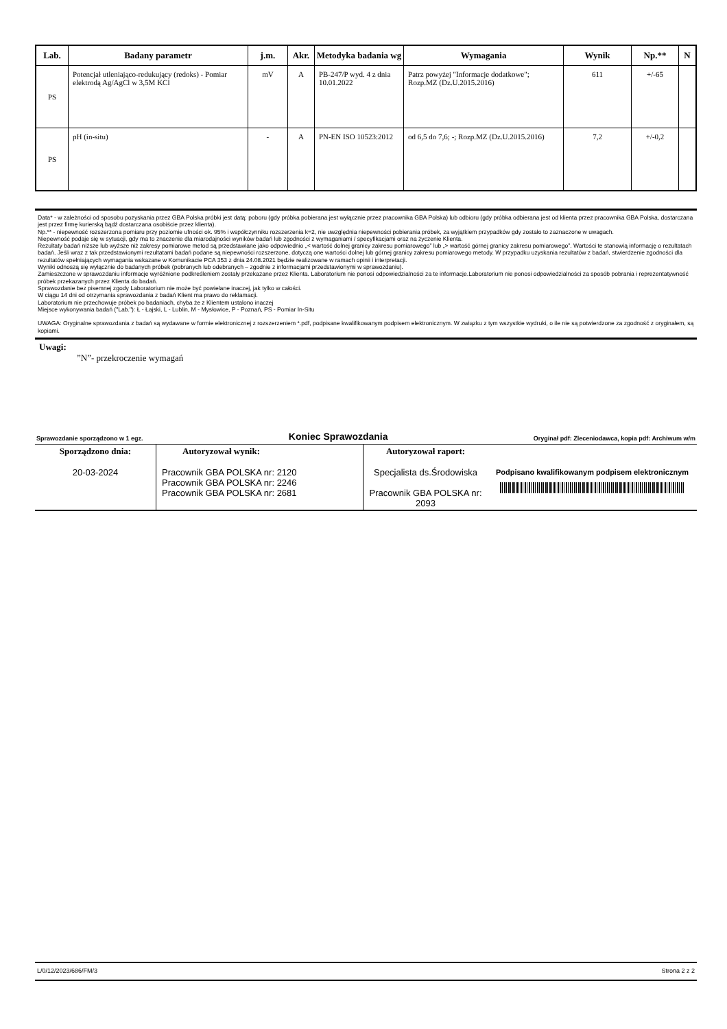| Lab. | Badany parametr | j.m. | Akr. | Metodyka badania wg | Wymagania | Wynik | Np.** | N |
| --- | --- | --- | --- | --- | --- | --- | --- | --- |
| PS | Potencjał utleniająco-redukujący (redoks) - Pomiar elektrodą Ag/AgCl w 3,5M KCl | mV | A | PB-247/P wyd. 4 z dnia 10.01.2022 | Patrz powyżej "Informacje dodatkowe"; Rozp.MZ (Dz.U.2015.2016) | 611 | +/-65 | |
| PS | pH (in-situ) | - | A | PN-EN ISO 10523:2012 | od 6,5 do 7,6; -; Rozp.MZ (Dz.U.2015.2016) | 7,2 | +/-0,2 | |
Data* - w zależności od sposobu pozyskania przez GBA Polska próbki jest datą: poboru (gdy próbka pobierana jest wyłącznie przez pracownika GBA Polska) lub odbioru (gdy próbka odbierana jest od klienta przez pracownika GBA Polska, dostarczana jest przez firmę kurierską bądź dostarczana osobiście przez klienta).
Np.** - niepewność rozszerzona pomiaru przy poziomie ufności ok. 95% i współczynniku rozszerzenia k=2, nie uwzględnia niepewności pobierania próbek, za wyjątkiem przypadków gdy zostało to zaznaczone w uwagach.
Niepewność podaje się w sytuacji, gdy ma to znaczenie dla miarodajności wyników badań lub zgodności z wymaganiami / specyfikacjami oraz na życzenie Klienta.
Rezultaty badań niższe lub wyższe niż zakresy pomiarowe metod są przedstawiane jako odpowiednio „< wartość dolnej granicy zakresu pomiarowego” lub „> wartość górnej granicy zakresu pomiarowego”. Wartości te stanowią informację o rezultatach badań. Jeśli wraz z tak przedstawionymi rezultatami badań podane są niepewności rozszerzone, dotyczą one wartości dolnej lub górnej granicy zakresu pomiarowego metody. W przypadku uzyskania rezultatów z badań, stwierdzenie zgodności dla rezultatów spełniających wymagania wskazane w Komunikacie PCA 353 z dnia 24.08.2021 będzie realizowane w ramach opinii i interpretacji.
Wyniki odnoszą się wyłącznie do badanych próbek (pobranych lub odebranych – zgodnie z informacjami przedstawionymi w sprawozdaniu).
Zamieszczone w sprawozdaniu informacje wyróżnione podkreśleniem zostały przekazane przez Klienta. Laboratorium nie ponosi odpowiedzialności za te informacje.Laboratorium nie ponosi odpowiedzialności za sposób pobrania i reprezentatywność próbek przekazanych przez Klienta do badań.
Sprawozdanie bez pisemnej zgody Laboratorium nie może być powielane inaczej, jak tylko w całości.
W ciągu 14 dni od otrzymania sprawozdania z badań Klient ma prawo do reklamacji.
Laboratorium nie przechowuje próbek po badaniach, chyba że z Klientem ustalono inaczej
Miejsce wykonywania badań ("Lab."): Ł - Łajski, L - Lublin, M - Mysłowice, P - Poznań, PS - Pomiar In-Situ
UWAGA: Oryginalne sprawozdania z badań są wydawane w formie elektronicznej z rozszerzeniem *.pdf, podpisane kwalifikowanym podpisem elektronicznym. W związku z tym wszystkie wydruki, o ile nie są potwierdzone za zgodność z oryginałem, są kopiami.
Uwagi:
”N”- przekroczenie wymagań
Sprawozdanie sporządzono w 1 egz. Koniec Sprawozdania Oryginał pdf: Zleceniodawca, kopia pdf: Archiwum w/m
| Sporządzono dnia: 20-03-2024 | Autoryzował wynik: Pracownik GBA POLSKA nr: 2120 Pracownik GBA POLSKA nr: 2246 Pracownik GBA POLSKA nr: 2681 | Autoryzował raport: Specjalista ds.Środowiska Pracownik GBA POLSKA nr: 2093 | Podpisano kwalifikowanym podpisem elektronicznym |
L/0/12/2023/686/FM/3 Strona 2 z 2